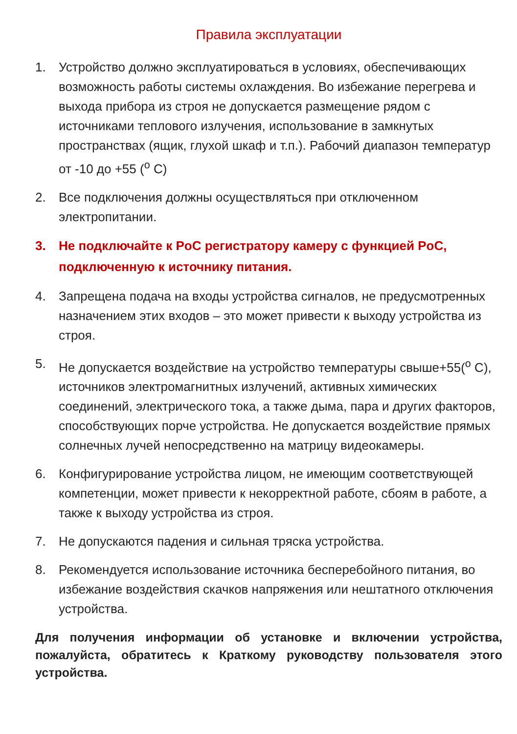Правила эксплуатации
1. Устройство должно эксплуатироваться в условиях, обеспечивающих возможность работы системы охлаждения. Во избежание перегрева и выхода прибора из строя не допускается размещение рядом с источниками теплового излучения, использование в замкнутых пространствах (ящик, глухой шкаф и т.п.). Рабочий диапазон температур от -10 до +55 (<sup>о</sup> С)
2. Все подключения должны осуществляться при отключенном электропитании.
3. Не подключайте к PoC регистратору камеру с функцией PoC, подключенную к источнику питания.
4. Запрещена подача на входы устройства сигналов, не предусмотренных назначением этих входов – это может привести к выходу устройства из строя.
5. Не допускается воздействие на устройство температуры свыше+55(<sup>о</sup> С), источников электромагнитных излучений, активных химических соединений, электрического тока, а также дыма, пара и других факторов, способствующих порче устройства. Не допускается воздействие прямых солнечных лучей непосредственно на матрицу видеокамеры.
6. Конфигурирование устройства лицом, не имеющим соответствующей компетенции, может привести к некорректной работе, сбоям в работе, а также к выходу устройства из строя.
7. Не допускаются падения и сильная тряска устройства.
8. Рекомендуется использование источника бесперебойного питания, во избежание воздействия скачков напряжения или нештатного отключения устройства.
Для получения информации об установке и включении устройства, пожалуйста, обратитесь к Краткому руководству пользователя этого устройства.